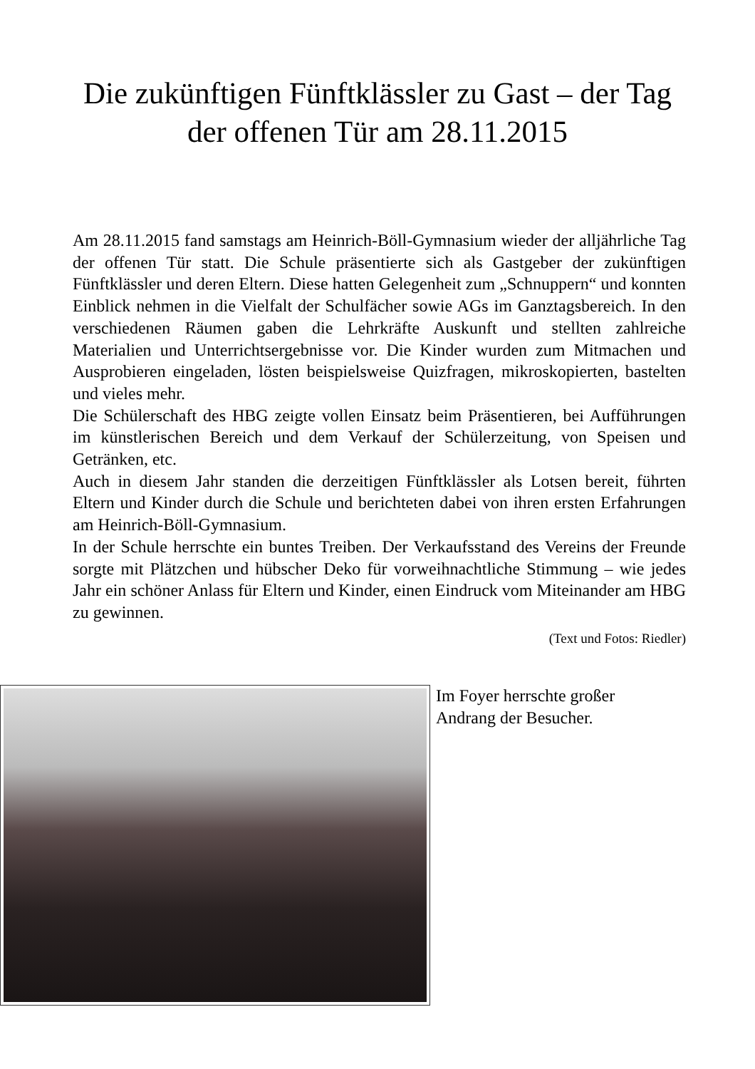Die zukünftigen Fünftklässler zu Gast – der Tag der offenen Tür am 28.11.2015
Am 28.11.2015 fand samstags am Heinrich-Böll-Gymnasium wieder der alljährliche Tag der offenen Tür statt. Die Schule präsentierte sich als Gastgeber der zukünftigen Fünftklässler und deren Eltern. Diese hatten Gelegenheit zum „Schnuppern“ und konnten Einblick nehmen in die Vielfalt der Schulfächer sowie AGs im Ganztagsbereich. In den verschiedenen Räumen gaben die Lehrkräfte Auskunft und stellten zahlreiche Materialien und Unterrichtsergebnisse vor. Die Kinder wurden zum Mitmachen und Ausprobieren eingeladen, lösten beispielsweise Quizfragen, mikroskopierten, bastelten und vieles mehr.
Die Schülerschaft des HBG zeigte vollen Einsatz beim Präsentieren, bei Aufführungen im künstlerischen Bereich und dem Verkauf der Schülerzeitung, von Speisen und Getränken, etc.
Auch in diesem Jahr standen die derzeitigen Fünftklässler als Lotsen bereit, führten Eltern und Kinder durch die Schule und berichteten dabei von ihren ersten Erfahrungen am Heinrich-Böll-Gymnasium.
In der Schule herrschte ein buntes Treiben. Der Verkaufsstand des Vereins der Freunde sorgte mit Plätzchen und hübscher Deko für vorweihnachtliche Stimmung – wie jedes Jahr ein schöner Anlass für Eltern und Kinder, einen Eindruck vom Miteinander am HBG zu gewinnen.
(Text und Fotos: Riedler)
Im Foyer herrschte großer
Andrang der Besucher.